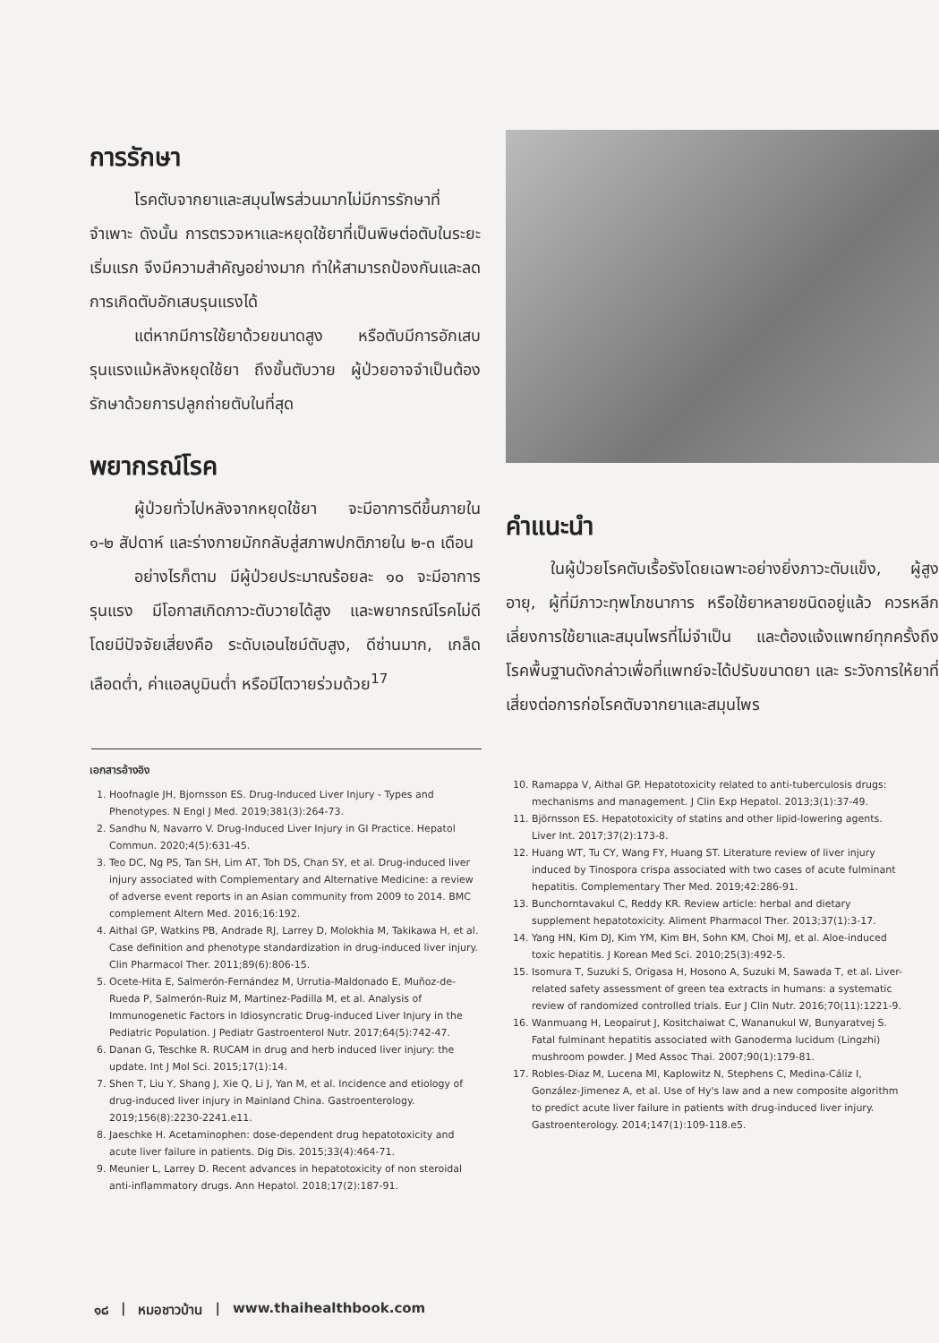การรักษา
โรคตับจากยาและสมุนไพรส่วนมากไม่มีการรักษาที่จำเพาะ ดังนั้น การตรวจหาและหยุดใช้ยาที่เป็นพิษต่อตับในระยะเริ่มแรก จึงมีความสำคัญอย่างมาก ทำให้สามารถป้องกันและลดการเกิดตับอักเสบรุนแรงได้
แต่หากมีการใช้ยาด้วยขนาดสูง หรือตับมีการอักเสบรุนแรงแม้หลังหยุดใช้ยา ถึงขั้นตับวาย ผู้ป่วยอาจจำเป็นต้องรักษาด้วยการปลูกถ่ายตับในที่สุด
พยากรณ์โรค
ผู้ป่วยทั่วไปหลังจากหยุดใช้ยา จะมีอาการดีขึ้นภายใน ๑-๒ สัปดาห์ และร่างกายมักกลับสู่สภาพปกติภายใน ๒-๓ เดือน
อย่างไรก็ตาม มีผู้ป่วยประมาณร้อยละ ๑๐ จะมีอาการรุนแรง มีโอกาสเกิดภาวะตับวายได้สูง และพยากรณ์โรคไม่ดี โดยมีปัจจัยเสี่ยงคือ ระดับเอนไซม์ตับสูง, ดีซ่านมาก, เกล็ดเลือดต่ำ, ค่าแอลบูมินต่ำ หรือมีไตวายร่วมด้วย<sup>17</sup>
คำแนะนำ
ในผู้ป่วยโรคตับเรื้อรังโดยเฉพาะอย่างยิ่งภาวะตับแข็ง, ผู้สูงอายุ, ผู้ที่มีภาวะทุพโภชนาการ หรือใช้ยาหลายชนิดอยู่แล้ว ควรหลีกเลี่ยงการใช้ยาและสมุนไพรที่ไม่จำเป็น และต้องแจ้งแพทย์ทุกครั้งถึงโรคพื้นฐานดังกล่าวเพื่อที่แพทย์จะได้ปรับขนาดยา และ ระวังการให้ยาที่เสี่ยงต่อการก่อโรคตับจากยาและสมุนไพร
เอกสารอ้างอิง
1. Hoofnagle JH, Bjornsson ES. Drug-Induced Liver Injury - Types and Phenotypes. N Engl J Med. 2019;381(3):264-73.
2. Sandhu N, Navarro V. Drug-Induced Liver Injury in GI Practice. Hepatol Commun. 2020;4(5):631-45.
3. Teo DC, Ng PS, Tan SH, Lim AT, Toh DS, Chan SY, et al. Drug-induced liver injury associated with Complementary and Alternative Medicine: a review of adverse event reports in an Asian community from 2009 to 2014. BMC complement Altern Med. 2016;16:192.
4. Aithal GP, Watkins PB, Andrade RJ, Larrey D, Molokhia M, Takikawa H, et al. Case definition and phenotype standardization in drug-induced liver injury. Clin Pharmacol Ther. 2011;89(6):806-15.
5. Ocete-Hita E, Salmerón-Fernández M, Urrutia-Maldonado E, Muñoz-de-Rueda P, Salmerón-Ruiz M, Martinez-Padilla M, et al. Analysis of Immunogenetic Factors in Idiosyncratic Drug-induced Liver Injury in the Pediatric Population. J Pediatr Gastroenterol Nutr. 2017;64(5):742-47.
6. Danan G, Teschke R. RUCAM in drug and herb induced liver injury: the update. Int J Mol Sci. 2015;17(1):14.
7. Shen T, Liu Y, Shang J, Xie Q, Li J, Yan M, et al. Incidence and etiology of drug-induced liver injury in Mainland China. Gastroenterology. 2019;156(8):2230-2241.e11.
8. Jaeschke H. Acetaminophen: dose-dependent drug hepatotoxicity and acute liver failure in patients. Dig Dis. 2015;33(4):464-71.
9. Meunier L, Larrey D. Recent advances in hepatotoxicity of non steroidal anti-inflammatory drugs. Ann Hepatol. 2018;17(2):187-91.
10. Ramappa V, Aithal GP. Hepatotoxicity related to anti-tuberculosis drugs: mechanisms and management. J Clin Exp Hepatol. 2013;3(1):37-49.
11. Björnsson ES. Hepatotoxicity of statins and other lipid-lowering agents. Liver Int. 2017;37(2):173-8.
12. Huang WT, Tu CY, Wang FY, Huang ST. Literature review of liver injury induced by Tinospora crispa associated with two cases of acute fulminant hepatitis. Complementary Ther Med. 2019;42:286-91.
13. Bunchorntavakul C, Reddy KR. Review article: herbal and dietary supplement hepatotoxicity. Aliment Pharmacol Ther. 2013;37(1):3-17.
14. Yang HN, Kim DJ, Kim YM, Kim BH, Sohn KM, Choi MJ, et al. Aloe-induced toxic hepatitis. J Korean Med Sci. 2010;25(3):492-5.
15. Isomura T, Suzuki S, Origasa H, Hosono A, Suzuki M, Sawada T, et al. Liver-related safety assessment of green tea extracts in humans: a systematic review of randomized controlled trials. Eur J Clin Nutr. 2016;70(11):1221-9.
16. Wanmuang H, Leopairut J, Kositchaiwat C, Wananukul W, Bunyaratvej S. Fatal fulminant hepatitis associated with Ganoderma lucidum (Lingzhi) mushroom powder. J Med Assoc Thai. 2007;90(1):179-81.
17. Robles-Diaz M, Lucena MI, Kaplowitz N, Stephens C, Medina-Cáliz I, González-Jimenez A, et al. Use of Hy's law and a new composite algorithm to predict acute liver failure in patients with drug-induced liver injury. Gastroenterology. 2014;147(1):109-118.e5.
๑๘ | หมอชาวบ้าน | www.thaihealthbook.com